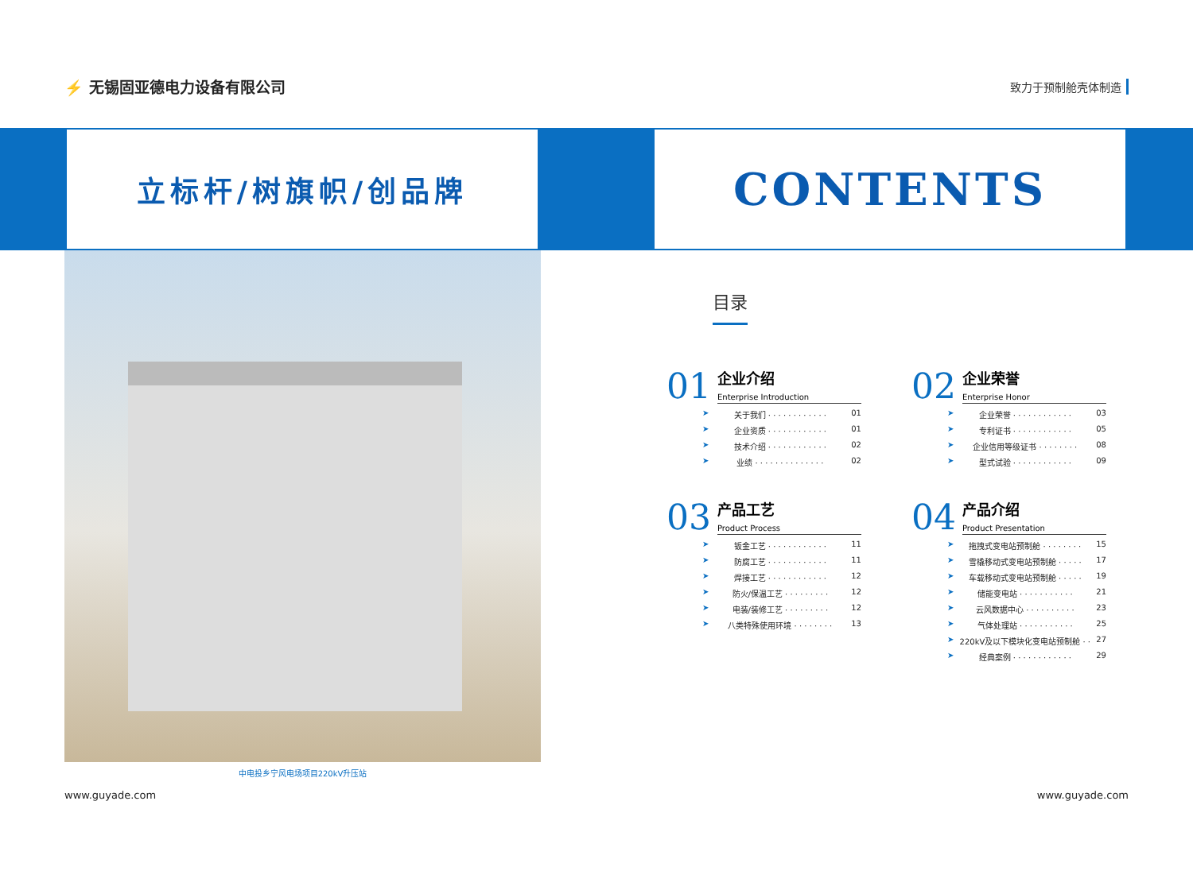⚡ 无锡固亚德电力设备有限公司
致力于预制舱壳体制造
立标杆/树旗帜/创品牌 CONTENTS
中电投乡宁风电场项目220kV升压站
www.guyade.com www.guyade.com
目录
01
企业介绍
Enterprise Introduction
关于我们 · · · · · · · · · · · · 01
企业资质 · · · · · · · · · · · · 01
技术介绍 · · · · · · · · · · · · 02
业绩 · · · · · · · · · · · · · · 02
02
企业荣誉
Enterprise Honor
企业荣誉 · · · · · · · · · · · · 03
专利证书 · · · · · · · · · · · · 05
企业信用等级证书 · · · · · · · · 08
型式试验 · · · · · · · · · · · · 09
03
产品工艺
Product Process
钣金工艺 · · · · · · · · · · · · 11
防腐工艺 · · · · · · · · · · · · 11
焊接工艺 · · · · · · · · · · · · 12
防火/保温工艺 · · · · · · · · · 12
电装/装修工艺 · · · · · · · · · 12
八类特殊使用环境 · · · · · · · · 13
04
产品介绍
Product Presentation
拖拽式变电站预制舱 · · · · · · · · 15
雪橇移动式变电站预制舱 · · · · · 17
车载移动式变电站预制舱 · · · · · 19
储能变电站 · · · · · · · · · · · 21
云风数据中心 · · · · · · · · · · 23
气体处理站 · · · · · · · · · · · 25
220kV及以下模块化变电站预制舱 · · 27
经典案例 · · · · · · · · · · · · 29